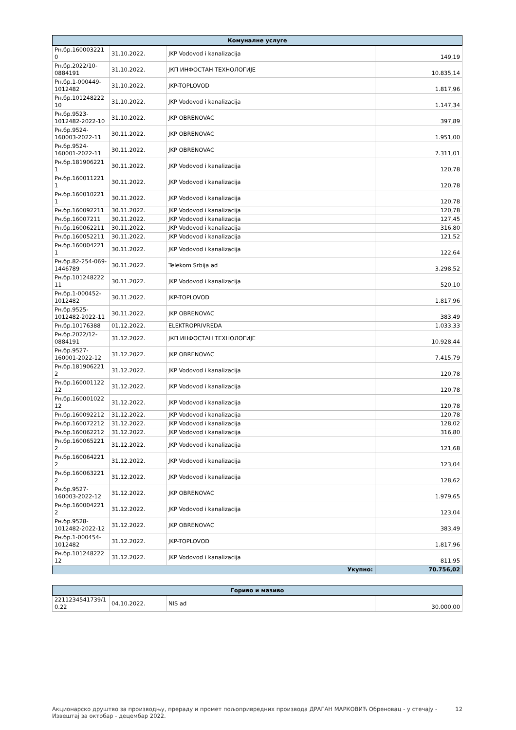| Комуналне услуге | | | |
| --- | --- | --- | --- |
| Рн.бр.160003221 0 | 31.10.2022. | JKP Vodovod i kanalizacija | 149,19 |
| Рн.бр.2022/10-0884191 | 31.10.2022. | ЈКП ИНФОСТАН ТЕХНОЛОГИЈЕ | 10.835,14 |
| Рн.бр.1-000449-1012482 | 31.10.2022. | JKP-TOPLOVOD | 1.817,96 |
| Рн.бр.101248222 10 | 31.10.2022. | JKP Vodovod i kanalizacija | 1.147,34 |
| Рн.бр.9523-1012482-2022-10 | 31.10.2022. | JKP OBRENOVAC | 397,89 |
| Рн.бр.9524-160003-2022-11 | 30.11.2022. | JKP OBRENOVAC | 1.951,00 |
| Рн.бр.9524-160001-2022-11 | 30.11.2022. | JKP OBRENOVAC | 7.311,01 |
| Рн.бр.181906221 1 | 30.11.2022. | JKP Vodovod i kanalizacija | 120,78 |
| Рн.бр.160011221 1 | 30.11.2022. | JKP Vodovod i kanalizacija | 120,78 |
| Рн.бр.160010221 1 | 30.11.2022. | JKP Vodovod i kanalizacija | 120,78 |
| Рн.бр.160092211 | 30.11.2022. | JKP Vodovod i kanalizacija | 120,78 |
| Рн.бр.16007211 | 30.11.2022. | JKP Vodovod i kanalizacija | 127,45 |
| Рн.бр.160062211 | 30.11.2022. | JKP Vodovod i kanalizacija | 316,80 |
| Рн.бр.160052211 | 30.11.2022. | JKP Vodovod i kanalizacija | 121,52 |
| Рн.бр.160004221 1 | 30.11.2022. | JKP Vodovod i kanalizacija | 122,64 |
| Рн.бр.82-254-069-1446789 | 30.11.2022. | Telekom Srbija ad | 3.298,52 |
| Рн.бр.101248222 11 | 30.11.2022. | JKP Vodovod i kanalizacija | 520,10 |
| Рн.бр.1-000452-1012482 | 30.11.2022. | JKP-TOPLOVOD | 1.817,96 |
| Рн.бр.9525-1012482-2022-11 | 30.11.2022. | JKP OBRENOVAC | 383,49 |
| Рн.бр.10176388 | 01.12.2022. | ELEKTROPRIVREDA | 1.033,33 |
| Рн.бр.2022/12-0884191 | 31.12.2022. | ЈКП ИНФОСТАН ТЕХНОЛОГИЈЕ | 10.928,44 |
| Рн.бр.9527-160001-2022-12 | 31.12.2022. | JKP OBRENOVAC | 7.415,79 |
| Рн.бр.181906221 2 | 31.12.2022. | JKP Vodovod i kanalizacija | 120,78 |
| Рн.бр.160001122 12 | 31.12.2022. | JKP Vodovod i kanalizacija | 120,78 |
| Рн.бр.160001022 12 | 31.12.2022. | JKP Vodovod i kanalizacija | 120,78 |
| Рн.бр.160092212 | 31.12.2022. | JKP Vodovod i kanalizacija | 120,78 |
| Рн.бр.160072212 | 31.12.2022. | JKP Vodovod i kanalizacija | 128,02 |
| Рн.бр.160062212 | 31.12.2022. | JKP Vodovod i kanalizacija | 316,80 |
| Рн.бр.160065221 2 | 31.12.2022. | JKP Vodovod i kanalizacija | 121,68 |
| Рн.бр.160064221 2 | 31.12.2022. | JKP Vodovod i kanalizacija | 123,04 |
| Рн.бр.160063221 2 | 31.12.2022. | JKP Vodovod i kanalizacija | 128,62 |
| Рн.бр.9527-160003-2022-12 | 31.12.2022. | JKP OBRENOVAC | 1.979,65 |
| Рн.бр.160004221 2 | 31.12.2022. | JKP Vodovod i kanalizacija | 123,04 |
| Рн.бр.9528-1012482-2022-12 | 31.12.2022. | JKP OBRENOVAC | 383,49 |
| Рн.бр.1-000454-1012482 | 31.12.2022. | JKP-TOPLOVOD | 1.817,96 |
| Рн.бр.101248222 12 | 31.12.2022. | JKP Vodovod i kanalizacija | 811,95 |
| Укупно: | | | 70.756,02 |
| Гориво и мазиво | | | |
| --- | --- | --- | --- |
| 2211234541739/1 0.22 | 04.10.2022. | NIS ad | 30.000,00 |
Акционарско друштво за производњу, прераду и промет пољопривредних производа ДРАГАН МАРКОВИЋ Обреновац - у стечају -
Извештај за октобар - децембар 2022.
12